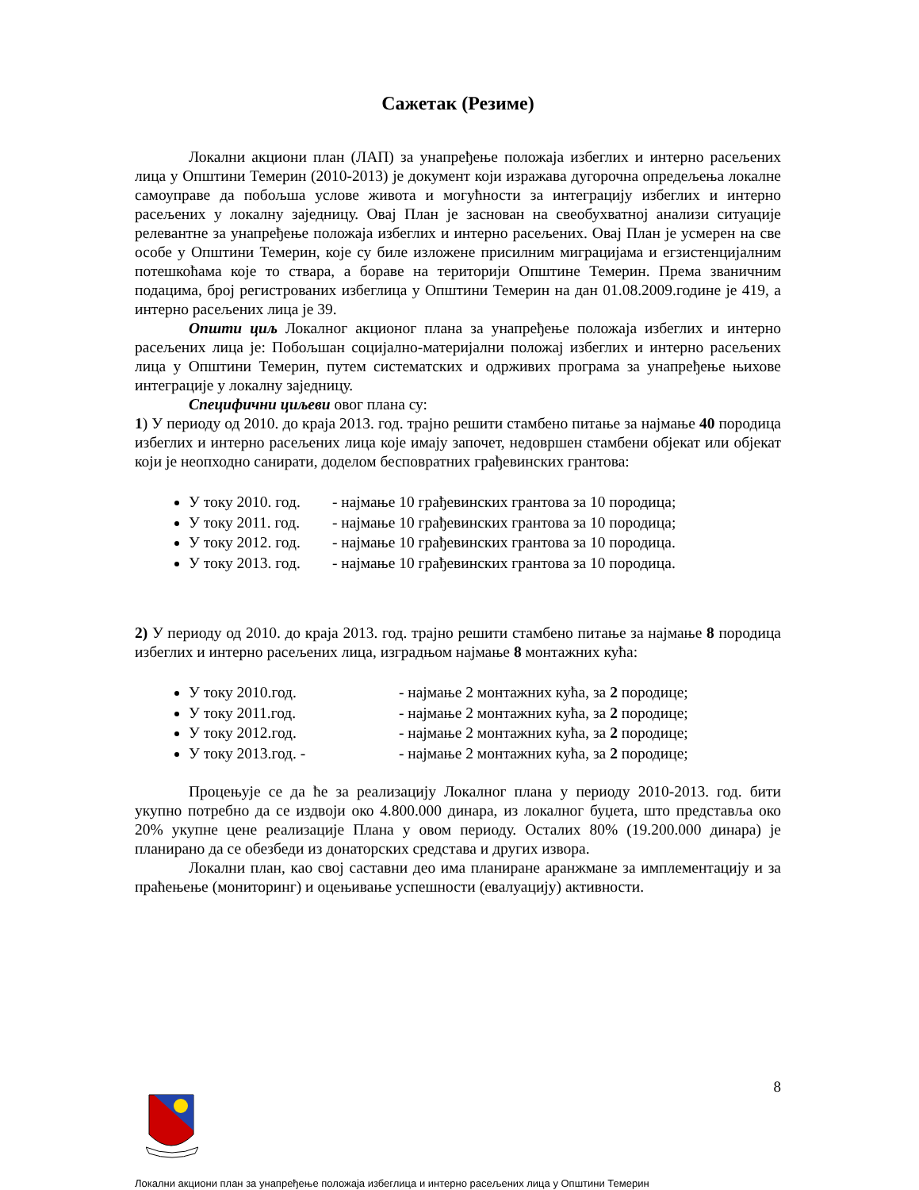Сажетак (Резиме)
Локални акциони план (ЛАП) за унапређење положаја избеглих и интерно расељених лица у Општини Темерин (2010-2013) је документ који изражава дугорочна опредељења локалне самоуправе да побољша услове живота и могућности за интеграцију избеглих и интерно расељених у локалну заједницу. Овај План је заснован на свеобухватној анализи ситуације релевантне за унапређење положаја избеглих и интерно расељених. Овај План је усмерен на све особе у Општини Темерин, које су биле изложене присилним миграцијама и егзистенцијалним потешкоћама које то ствара, а бораве на територији Општине Темерин. Према званичним подацима, број регистрованих избеглица у Општини Темерин на дан 01.08.2009.године је 419, а интерно расељених лица је 39.
Општи циљ Локалног акционог плана за унапређење положаја избеглих и интерно расељених лица је: Побољшан социјално-материјални положај избеглих и интерно расељених лица у Општини Темерин, путем систематских и одрживих програма за унапређење њихове интеграције у локалну заједницу.
Специфични циљеви овог плана су:
1) У периоду од 2010. до краја 2013. год. трајно решити стамбено питање за најмање 40 породица избеглих и интерно расељених лица које имају започет, недовршен стамбени објекат или објекат који је неопходно санирати, доделом бесповратних грађевинских грантова:
У току 2010. год. - најмање 10 грађевинских грантова за 10 породица;
У току 2011. год. - најмање 10 грађевинских грантова за 10 породица;
У току 2012. год. - најмање 10 грађевинских грантова за 10 породица.
У току 2013. год. - најмање 10 грађевинских грантова за 10 породица.
2) У периоду од 2010. до краја 2013. год. трајно решити стамбено питање за најмање 8 породица избеглих и интерно расељених лица, изградњом најмање 8 монтажних кућа:
У току 2010.год. - најмање 2 монтажних кућа, за 2 породице;
У току 2011.год. - најмање 2 монтажних кућа, за 2 породице;
У току 2012.год. - најмање 2 монтажних кућа, за 2 породице;
У току 2013.год. - - најмање 2 монтажних кућа, за 2 породице;
Процењује се да ће за реализацију Локалног плана у периоду 2010-2013. год. бити укупно потребно да се издвоји око 4.800.000 динара, из локалног буџета, што представља око 20% укупне цене реализације Плана у овом периоду. Осталих 80% (19.200.000 динара) је планирано да се обезбеди из донаторских средстава и других извора.
Локални план, као свој саставни део има планиране аранжмане за имплементацију и за праћењење (мониторинг) и оцењивање успешности (евалуацију) активности.
8
Локални акциони план за унапређење положаја избеглица и интерно расељених лица у Општини Темерин